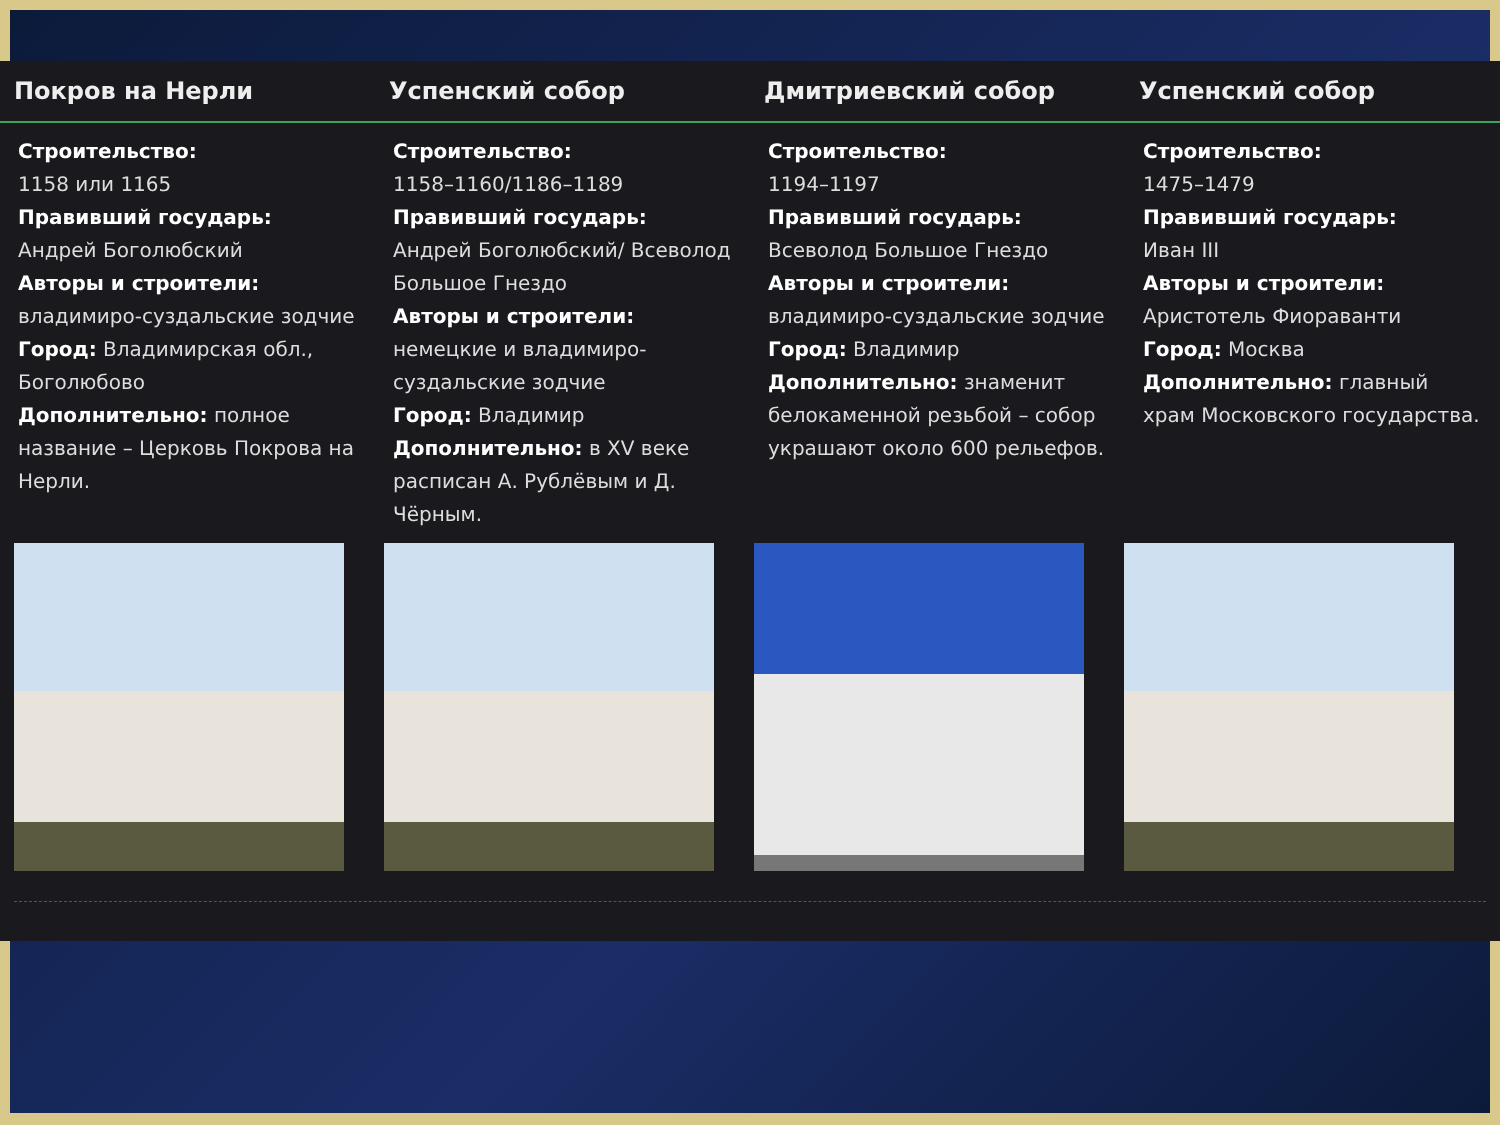Покров на Нерли Успенский собор Дмитриевский собор Успенский собор
Строительство:
1158 или 1165
Правивший государь:
Андрей Боголюбский
Авторы и строители:
владимиро-суздальские зодчие
Город: Владимирская обл., Боголюбово
Дополнительно: полное название – Церковь Покрова на Нерли.
Строительство:
1158–1160/1186–1189
Правивший государь:
Андрей Боголюбский/ Всеволод Большое Гнездо
Авторы и строители:
немецкие и владимиро-суздальские зодчие
Город: Владимир
Дополнительно: в XV веке расписан А. Рублёвым и Д. Чёрным.
Строительство:
1194–1197
Правивший государь:
Всеволод Большое Гнездо
Авторы и строители:
владимиро-суздальские зодчие
Город: Владимир
Дополнительно: знаменит белокаменной резьбой – собор украшают около 600 рельефов.
Строительство:
1475–1479
Правивший государь:
Иван III
Авторы и строители:
Аристотель Фиораванти
Город: Москва
Дополнительно: главный храм Московского государства.